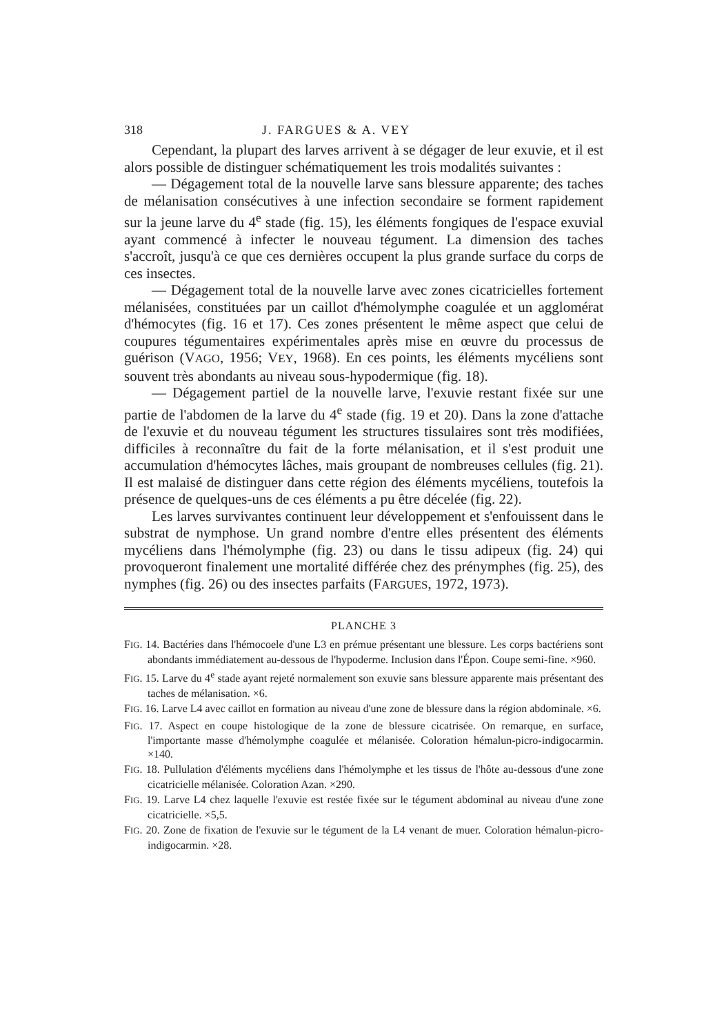318 J. FARGUES & A. VEY
Cependant, la plupart des larves arrivent à se dégager de leur exuvie, et il est alors possible de distinguer schématiquement les trois modalités suivantes :
— Dégagement total de la nouvelle larve sans blessure apparente; des taches de mélanisation consécutives à une infection secondaire se forment rapidement sur la jeune larve du 4<sup>e</sup> stade (fig. 15), les éléments fongiques de l'espace exuvial ayant commencé à infecter le nouveau tégument. La dimension des taches s'accroît, jusqu'à ce que ces dernières occupent la plus grande surface du corps de ces insectes.
— Dégagement total de la nouvelle larve avec zones cicatricielles fortement mélanisées, constituées par un caillot d'hémolymphe coagulée et un agglomérat d'hémocytes (fig. 16 et 17). Ces zones présentent le même aspect que celui de coupures tégumentaires expérimentales après mise en œuvre du processus de guérison (VAGO, 1956; VEY, 1968). En ces points, les éléments mycéliens sont souvent très abondants au niveau sous-hypodermique (fig. 18).
— Dégagement partiel de la nouvelle larve, l'exuvie restant fixée sur une partie de l'abdomen de la larve du 4<sup>e</sup> stade (fig. 19 et 20). Dans la zone d'attache de l'exuvie et du nouveau tégument les structures tissulaires sont très modifiées, difficiles à reconnaître du fait de la forte mélanisation, et il s'est produit une accumulation d'hémocytes lâches, mais groupant de nombreuses cellules (fig. 21). Il est malaisé de distinguer dans cette région des éléments mycéliens, toutefois la présence de quelques-uns de ces éléments a pu être décelée (fig. 22).
Les larves survivantes continuent leur développement et s'enfouissent dans le substrat de nymphose. Un grand nombre d'entre elles présentent des éléments mycéliens dans l'hémolymphe (fig. 23) ou dans le tissu adipeux (fig. 24) qui provoqueront finalement une mortalité différée chez des prénymphes (fig. 25), des nymphes (fig. 26) ou des insectes parfaits (FARGUES, 1972, 1973).
PLANCHE 3
FIG. 14. Bactéries dans l'hémocoele d'une L3 en prémue présentant une blessure. Les corps bactériens sont abondants immédiatement au-dessous de l'hypoderme. Inclusion dans l'Épon. Coupe semi-fine. ×960.
FIG. 15. Larve du 4<sup>e</sup> stade ayant rejeté normalement son exuvie sans blessure apparente mais présentant des taches de mélanisation. ×6.
FIG. 16. Larve L4 avec caillot en formation au niveau d'une zone de blessure dans la région abdominale. ×6.
FIG. 17. Aspect en coupe histologique de la zone de blessure cicatrisée. On remarque, en surface, l'importante masse d'hémolymphe coagulée et mélanisée. Coloration hémalun-picro-indigocarmin. ×140.
FIG. 18. Pullulation d'éléments mycéliens dans l'hémolymphe et les tissus de l'hôte au-dessous d'une zone cicatricielle mélanisée. Coloration Azan. ×290.
FIG. 19. Larve L4 chez laquelle l'exuvie est restée fixée sur le tégument abdominal au niveau d'une zone cicatricielle. ×5,5.
FIG. 20. Zone de fixation de l'exuvie sur le tégument de la L4 venant de muer. Coloration hémalun-picro-indigocarmin. ×28.